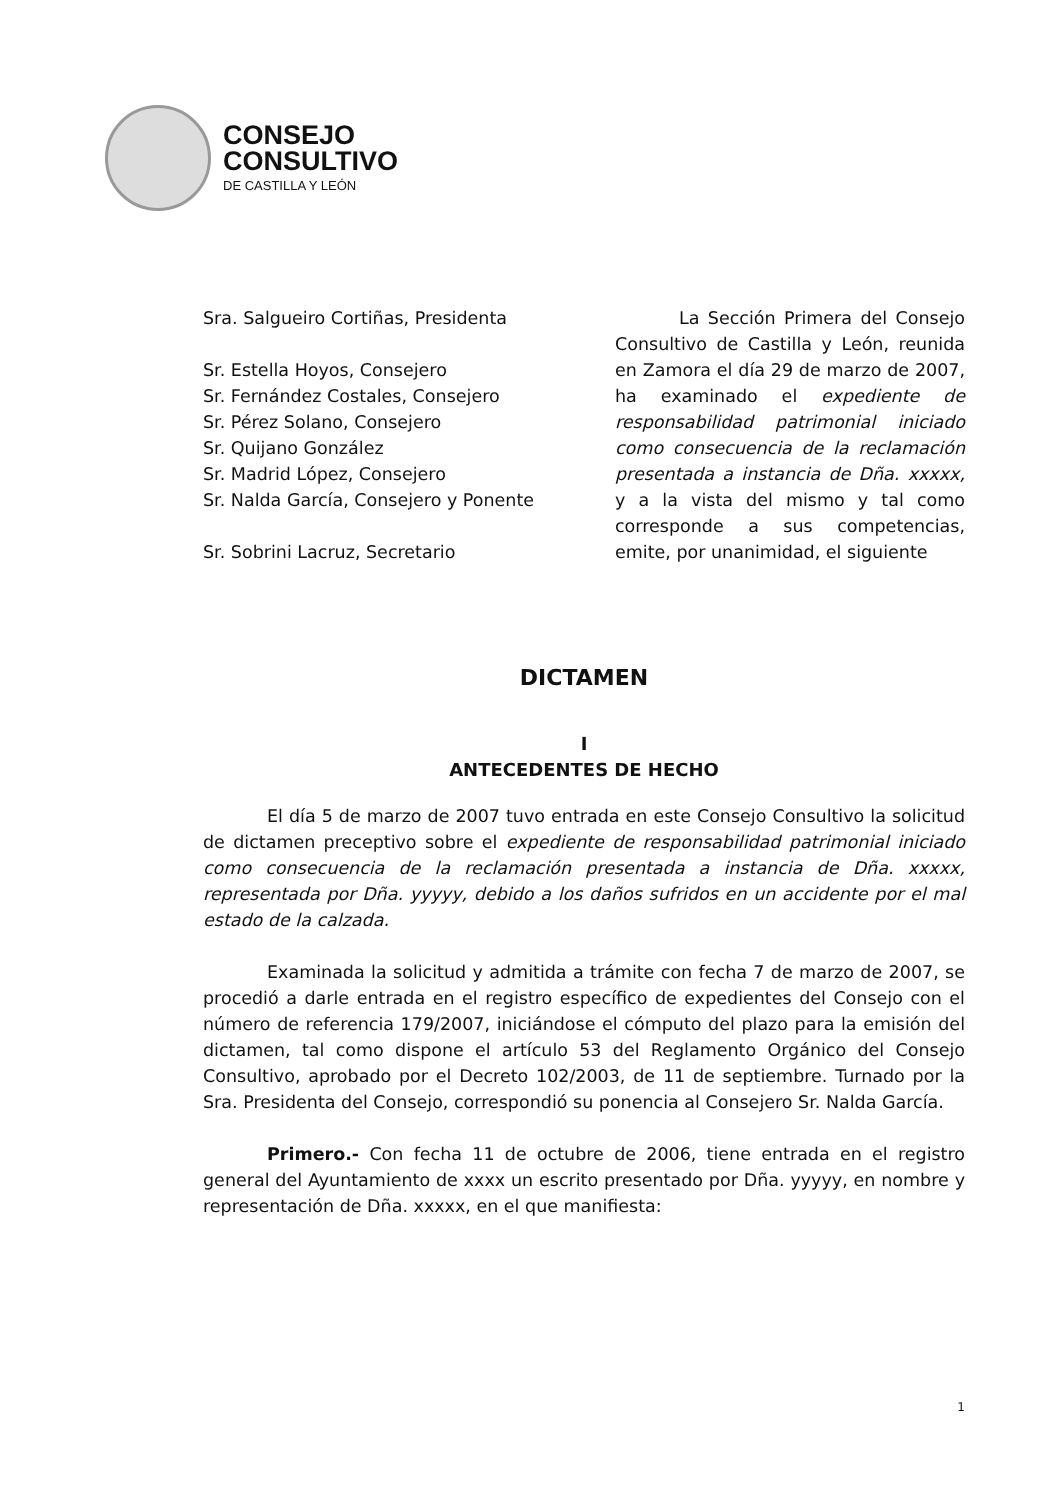CONSEJO
CONSULTIVO
DE CASTILLA Y LEÓN
Sra. Salgueiro Cortiñas, Presidenta
Sr. Estella Hoyos, Consejero
Sr. Fernández Costales, Consejero
Sr. Pérez Solano, Consejero
Sr. Quijano González
Sr. Madrid López, Consejero
Sr. Nalda García, Consejero y Ponente
Sr. Sobrini Lacruz, Secretario
La Sección Primera del Consejo Consultivo de Castilla y León, reunida en Zamora el día 29 de marzo de 2007, ha examinado el expediente de responsabilidad patrimonial iniciado como consecuencia de la reclamación presentada a instancia de Dña. xxxxx, y a la vista del mismo y tal como corresponde a sus competencias, emite, por unanimidad, el siguiente
DICTAMEN
I
ANTECEDENTES DE HECHO
El día 5 de marzo de 2007 tuvo entrada en este Consejo Consultivo la solicitud de dictamen preceptivo sobre el expediente de responsabilidad patrimonial iniciado como consecuencia de la reclamación presentada a instancia de Dña. xxxxx, representada por Dña. yyyyy, debido a los daños sufridos en un accidente por el mal estado de la calzada.
Examinada la solicitud y admitida a trámite con fecha 7 de marzo de 2007, se procedió a darle entrada en el registro específico de expedientes del Consejo con el número de referencia 179/2007, iniciándose el cómputo del plazo para la emisión del dictamen, tal como dispone el artículo 53 del Reglamento Orgánico del Consejo Consultivo, aprobado por el Decreto 102/2003, de 11 de septiembre. Turnado por la Sra. Presidenta del Consejo, correspondió su ponencia al Consejero Sr. Nalda García.
Primero.- Con fecha 11 de octubre de 2006, tiene entrada en el registro general del Ayuntamiento de xxxx un escrito presentado por Dña. yyyyy, en nombre y representación de Dña. xxxxx, en el que manifiesta:
1